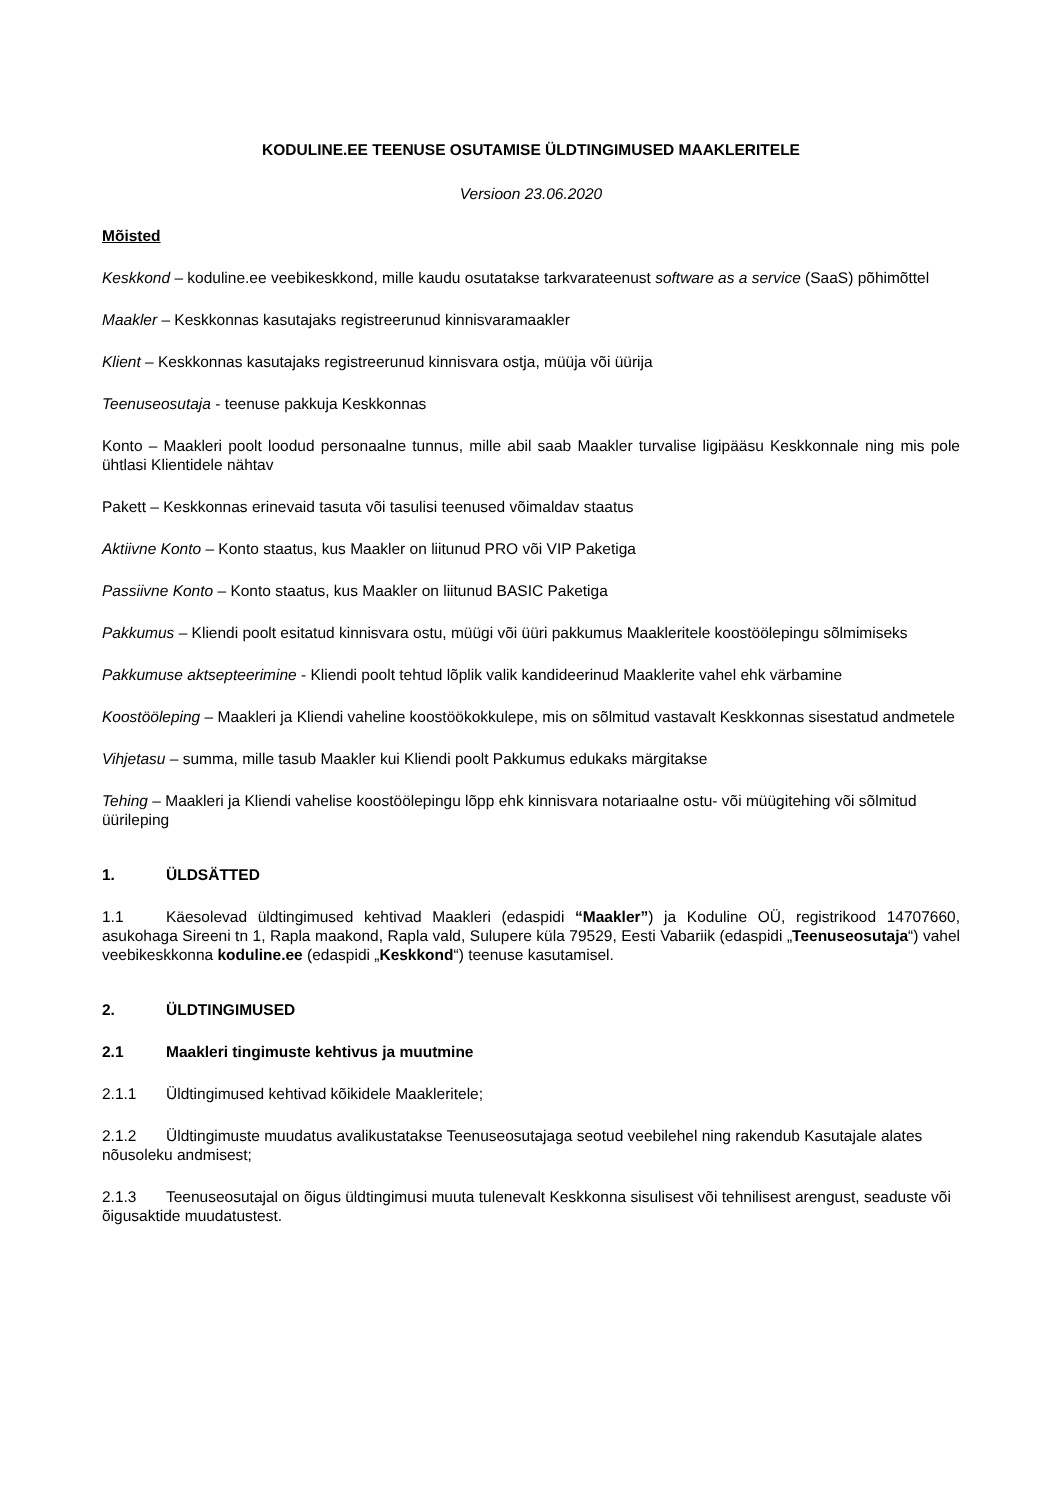KODULINE.EE TEENUSE OSUTAMISE ÜLDTINGIMUSED MAAKLERITELE
Versioon 23.06.2020
Mõisted
Keskkond – koduline.ee veebikeskkond, mille kaudu osutatakse tarkvarateenust software as a service (SaaS) põhimõttel
Maakler – Keskkonnas kasutajaks registreerunud kinnisvaramaakler
Klient – Keskkonnas kasutajaks registreerunud kinnisvara ostja, müüja või üürija
Teenuseosutaja - teenuse pakkuja Keskkonnas
Konto – Maakleri poolt loodud personaalne tunnus, mille abil saab Maakler turvalise ligipääsu Keskkonnale ning mis pole ühtlasi Klientidele nähtav
Pakett – Keskkonnas erinevaid tasuta või tasulisi teenused võimaldav staatus
Aktiivne Konto – Konto staatus, kus Maakler on liitunud PRO või VIP Paketiga
Passiivne Konto – Konto staatus, kus Maakler on liitunud BASIC Paketiga
Pakkumus – Kliendi poolt esitatud kinnisvara ostu, müügi või üüri pakkumus Maakleritele koostöölepingu sõlmimiseks
Pakkumuse aktsepteerimine - Kliendi poolt tehtud lõplik valik kandideerinud Maaklerite vahel ehk värbamine
Koostööleping – Maakleri ja Kliendi vaheline koostöökokkulepe, mis on sõlmitud vastavalt Keskkonnas sisestatud andmetele
Vihjetasu – summa, mille tasub Maakler kui Kliendi poolt Pakkumus edukaks märgitakse
Tehing – Maakleri ja Kliendi vahelise koostöölepingu lõpp ehk kinnisvara notariaalne ostu- või müügitehing või sõlmitud üürileping
1. ÜLDSÄTTED
1.1 Käesolevad üldtingimused kehtivad Maakleri (edaspidi “Maakler”) ja Koduline OÜ, registrikood 14707660, asukohaga Sireeni tn 1, Rapla maakond, Rapla vald, Sulupere küla 79529, Eesti Vabariik (edaspidi „Teenuseosutaja“) vahel veebikeskkonna koduline.ee (edaspidi „Keskkond“) teenuse kasutamisel.
2. ÜLDTINGIMUSED
2.1 Maakleri tingimuste kehtivus ja muutmine
2.1.1 Üldtingimused kehtivad kõikidele Maakleritele;
2.1.2 Üldtingimuste muudatus avalikustatakse Teenuseosutajaga seotud veebilehel ning rakendub Kasutajale alates nõusoleku andmisest;
2.1.3 Teenuseosutajal on õigus üldtingimusi muuta tulenevalt Keskkonna sisulisest või tehnilisest arengust, seaduste või õigusaktide muudatustest.